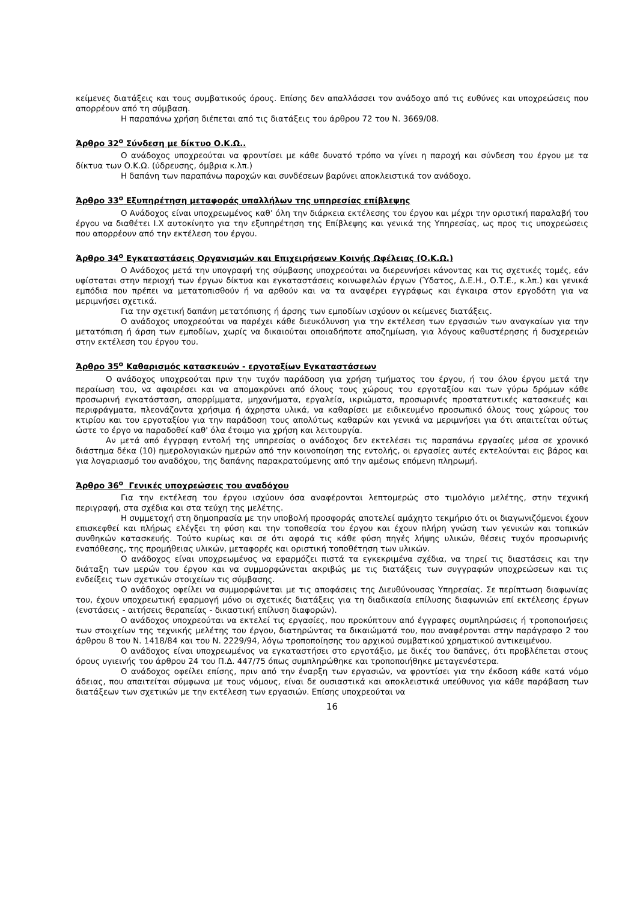κείμενες διατάξεις και τους συμβατικούς όρους. Επίσης δεν απαλλάσσει τον ανάδοχο από τις ευθύνες και υποχρεώσεις που απορρέουν από τη σύμβαση.
Η παραπάνω χρήση διέπεται από τις διατάξεις του άρθρου 72 του Ν. 3669/08.
Άρθρο 32<sup>ο</sup> Σύνδεση με δίκτυο Ο.Κ.Ω..
Ο ανάδοχος υποχρεούται να φροντίσει με κάθε δυνατό τρόπο να γίνει η παροχή και σύνδεση του έργου με τα δίκτυα των Ο.Κ.Ω. (ύδρευσης, όμβρια κ.λπ.)
Η δαπάνη των παραπάνω παροχών και συνδέσεων βαρύνει αποκλειστικά τον ανάδοχο.
Άρθρο 33<sup>ο</sup> Εξυπηρέτηση μεταφοράς υπαλλήλων της υπηρεσίας επίβλεψης
Ο Ανάδοχος είναι υποχρεωμένος καθ’ όλη την διάρκεια εκτέλεσης του έργου και μέχρι την οριστική παραλαβή του έργου να διαθέτει Ι.Χ αυτοκίνητο για την εξυπηρέτηση της Επίβλεψης και γενικά της Υπηρεσίας, ως προς τις υποχρεώσεις που απορρέουν από την εκτέλεση του έργου.
Άρθρο 34<sup>ο</sup> Εγκαταστάσεις Οργανισμών και Επιχειρήσεων Κοινής Ωφέλειας (Ο.Κ.Ω.)
Ο Ανάδοχος μετά την υπογραφή της σύμβασης υποχρεούται να διερευνήσει κάνοντας και τις σχετικές τομές, εάν υφίσταται στην περιοχή των έργων δίκτυα και εγκαταστάσεις κοινωφελών έργων (Ύδατος, Δ.Ε.Η., Ο.Τ.Ε., κ.λπ.) και γενικά εμπόδια που πρέπει να μετατοπισθούν ή να αρθούν και να τα αναφέρει εγγράφως και έγκαιρα στον εργοδότη για να μεριμνήσει σχετικά.
Για την σχετική δαπάνη μετατόπισης ή άρσης των εμποδίων ισχύουν οι κείμενες διατάξεις.
Ο ανάδοχος υποχρεούται να παρέχει κάθε διευκόλυνση για την εκτέλεση των εργασιών των αναγκαίων για την μετατόπιση ή άρση των εμποδίων, χωρίς να δικαιούται οποιαδήποτε αποζημίωση, για λόγους καθυστέρησης ή δυσχερειών στην εκτέλεση του έργου του.
Άρθρο 35<sup>ο</sup> Καθαρισμός κατασκευών - εργοταξίων Εγκαταστάσεων
Ο ανάδοχος υποχρεούται πριν την τυχόν παράδοση για χρήση τμήματος του έργου, ή του όλου έργου μετά την περαίωση του, να αφαιρέσει και να απομακρύνει από όλους τους χώρους του εργοταξίου και των γύρω δρόμων κάθε προσωρινή εγκατάσταση, απορρίμματα, μηχανήματα, εργαλεία, ικριώματα, προσωρινές προστατευτικές κατασκευές και περιφράγματα, πλεονάζοντα χρήσιμα ή άχρηστα υλικά, να καθαρίσει με ειδικευμένο προσωπικό όλους τους χώρους του κτιρίου και του εργοταξίου για την παράδοση τους απολύτως καθαρών και γενικά να μεριμνήσει για ότι απαιτείται ούτως ώστε το έργο να παραδοθεί καθ' όλα έτοιμο για χρήση και λειτουργία.
Αν μετά από έγγραφη εντολή της υπηρεσίας ο ανάδοχος δεν εκτελέσει τις παραπάνω εργασίες μέσα σε χρονικό διάστημα δέκα (10) ημερολογιακών ημερών από την κοινοποίηση της εντολής, οι εργασίες αυτές εκτελούνται εις βάρος και για λογαριασμό του αναδόχου, της δαπάνης παρακρατούμενης από την αμέσως επόμενη πληρωμή.
Άρθρο 36<sup>ο</sup> Γενικές υποχρεώσεις του αναδόχου
Για την εκτέλεση του έργου ισχύουν όσα αναφέρονται λεπτομερώς στο τιμολόγιο μελέτης, στην τεχνική περιγραφή, στα σχέδια και στα τεύχη της μελέτης.
Η συμμετοχή στη δημοπρασία με την υποβολή προσφοράς αποτελεί αμάχητο τεκμήριο ότι οι διαγωνιζόμενοι έχουν επισκεφθεί και πλήρως ελέγξει τη φύση και την τοποθεσία του έργου και έχουν πλήρη γνώση των γενικών και τοπικών συνθηκών κατασκευής. Τούτο κυρίως και σε ότι αφορά τις κάθε φύση πηγές λήψης υλικών, θέσεις τυχόν προσωρινής εναπόθεσης, της προμήθειας υλικών, μεταφορές και οριστική τοποθέτηση των υλικών.
Ο ανάδοχος είναι υποχρεωμένος να εφαρμόζει πιστά τα εγκεκριμένα σχέδια, να τηρεί τις διαστάσεις και την διάταξη των μερών του έργου και να συμμορφώνεται ακριβώς με τις διατάξεις των συγγραφών υποχρεώσεων και τις ενδείξεις των σχετικών στοιχείων τις σύμβασης.
Ο ανάδοχος οφείλει να συμμορφώνεται με τις αποφάσεις της Διευθύνουσας Υπηρεσίας. Σε περίπτωση διαφωνίας του, έχουν υποχρεωτική εφαρμογή μόνο οι σχετικές διατάξεις για τη διαδικασία επίλυσης διαφωνιών επί εκτέλεσης έργων (ενστάσεις - αιτήσεις θεραπείας - δικαστική επίλυση διαφορών).
Ο ανάδοχος υποχρεούται να εκτελεί τις εργασίες, που προκύπτουν από έγγραφες συμπληρώσεις ή τροποποιήσεις των στοιχείων της τεχνικής μελέτης του έργου, διατηρώντας τα δικαιώματά του, που αναφέρονται στην παράγραφο 2 του άρθρου 8 του Ν. 1418/84 και του Ν. 2229/94, λόγω τροποποίησης του αρχικού συμβατικού χρηματικού αντικειμένου.
Ο ανάδοχος είναι υποχρεωμένος να εγκαταστήσει στο εργοτάξιο, με δικές του δαπάνες, ότι προβλέπεται στους όρους υγιεινής του άρθρου 24 του Π.Δ. 447/75 όπως συμπληρώθηκε και τροποποιήθηκε μεταγενέστερα.
Ο ανάδοχος οφείλει επίσης, πριν από την έναρξη των εργασιών, να φροντίσει για την έκδοση κάθε κατά νόμο άδειας, που απαιτείται σύμφωνα με τους νόμους, είναι δε ουσιαστικά και αποκλειστικά υπεύθυνος για κάθε παράβαση των διατάξεων των σχετικών με την εκτέλεση των εργασιών. Επίσης υποχρεούται να
16